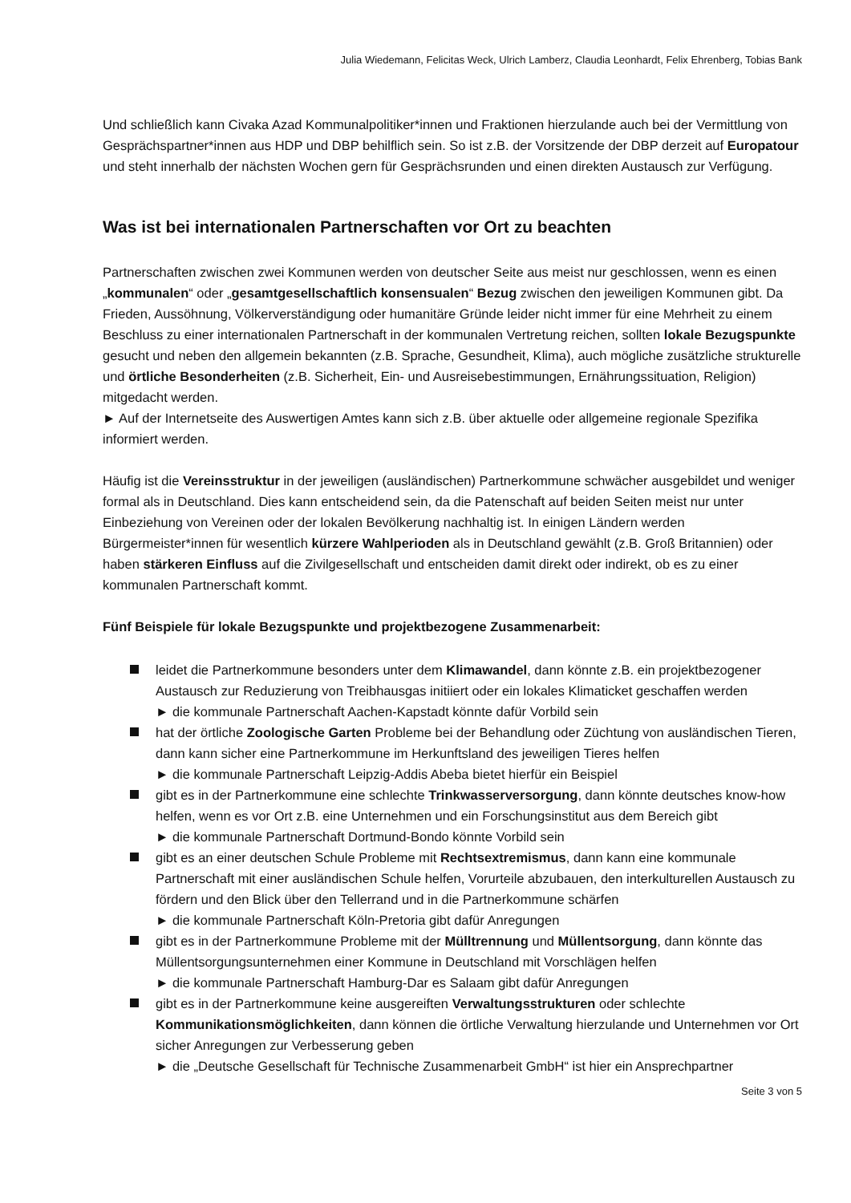Julia Wiedemann, Felicitas Weck, Ulrich Lamberz, Claudia Leonhardt, Felix Ehrenberg, Tobias Bank
Und schließlich kann Civaka Azad Kommunalpolitiker*innen und Fraktionen hierzulande auch bei der Vermittlung von Gesprächspartner*innen aus HDP und DBP behilflich sein. So ist z.B. der Vorsitzende der DBP derzeit auf Europatour und steht innerhalb der nächsten Wochen gern für Gesprächsrunden und einen direkten Austausch zur Verfügung.
Was ist bei internationalen Partnerschaften vor Ort zu beachten
Partnerschaften zwischen zwei Kommunen werden von deutscher Seite aus meist nur geschlossen, wenn es einen „kommunalen“ oder „gesamtgesellschaftlich konsensualen“ Bezug zwischen den jeweiligen Kommunen gibt. Da Frieden, Aussöhnung, Völkerverständigung oder humanitäre Gründe leider nicht immer für eine Mehrheit zu einem Beschluss zu einer internationalen Partnerschaft in der kommunalen Vertretung reichen, sollten lokale Bezugspunkte gesucht und neben den allgemein bekannten (z.B. Sprache, Gesundheit, Klima), auch mögliche zusätzliche strukturelle und örtliche Besonderheiten (z.B. Sicherheit, Ein- und Ausreisebestimmungen, Ernährungssituation, Religion) mitgedacht werden.
► Auf der Internetseite des Auswertigen Amtes kann sich z.B. über aktuelle oder allgemeine regionale Spezifika informiert werden.
Häufig ist die Vereinsstruktur in der jeweiligen (ausländischen) Partnerkommune schwächer ausgebildet und weniger formal als in Deutschland. Dies kann entscheidend sein, da die Patenschaft auf beiden Seiten meist nur unter Einbeziehung von Vereinen oder der lokalen Bevölkerung nachhaltig ist. In einigen Ländern werden Bürgermeister*innen für wesentlich kürzere Wahlperioden als in Deutschland gewählt (z.B. Groß Britannien) oder haben stärkeren Einfluss auf die Zivilgesellschaft und entscheiden damit direkt oder indirekt, ob es zu einer kommunalen Partnerschaft kommt.
Fünf Beispiele für lokale Bezugspunkte und projektbezogene Zusammenarbeit:
leidet die Partnerkommune besonders unter dem Klimawandel, dann könnte z.B. ein projektbezogener Austausch zur Reduzierung von Treibhausgas initiiert oder ein lokales Klimaticket geschaffen werden
► die kommunale Partnerschaft Aachen-Kapstadt könnte dafür Vorbild sein
hat der örtliche Zoologische Garten Probleme bei der Behandlung oder Züchtung von ausländischen Tieren, dann kann sicher eine Partnerkommune im Herkunftsland des jeweiligen Tieres helfen
► die kommunale Partnerschaft Leipzig-Addis Abeba bietet hierfür ein Beispiel
gibt es in der Partnerkommune eine schlechte Trinkwasserversorgung, dann könnte deutsches know-how helfen, wenn es vor Ort z.B. eine Unternehmen und ein Forschungsinstitut aus dem Bereich gibt
► die kommunale Partnerschaft Dortmund-Bondo könnte Vorbild sein
gibt es an einer deutschen Schule Probleme mit Rechtsextremismus, dann kann eine kommunale Partnerschaft mit einer ausländischen Schule helfen, Vorurteile abzubauen, den interkulturellen Austausch zu fördern und den Blick über den Tellerrand und in die Partnerkommune schärfen
► die kommunale Partnerschaft Köln-Pretoria gibt dafür Anregungen
gibt es in der Partnerkommune Probleme mit der Mülltrennung und Müllentsorgung, dann könnte das Müllentsorgungsunternehmen einer Kommune in Deutschland mit Vorschlägen helfen
► die kommunale Partnerschaft Hamburg-Dar es Salaam gibt dafür Anregungen
gibt es in der Partnerkommune keine ausgereiften Verwaltungsstrukturen oder schlechte Kommunikationsmöglichkeiten, dann können die örtliche Verwaltung hierzulande und Unternehmen vor Ort sicher Anregungen zur Verbesserung geben
► die „Deutsche Gesellschaft für Technische Zusammenarbeit GmbH“ ist hier ein Ansprechpartner
Seite 3 von 5